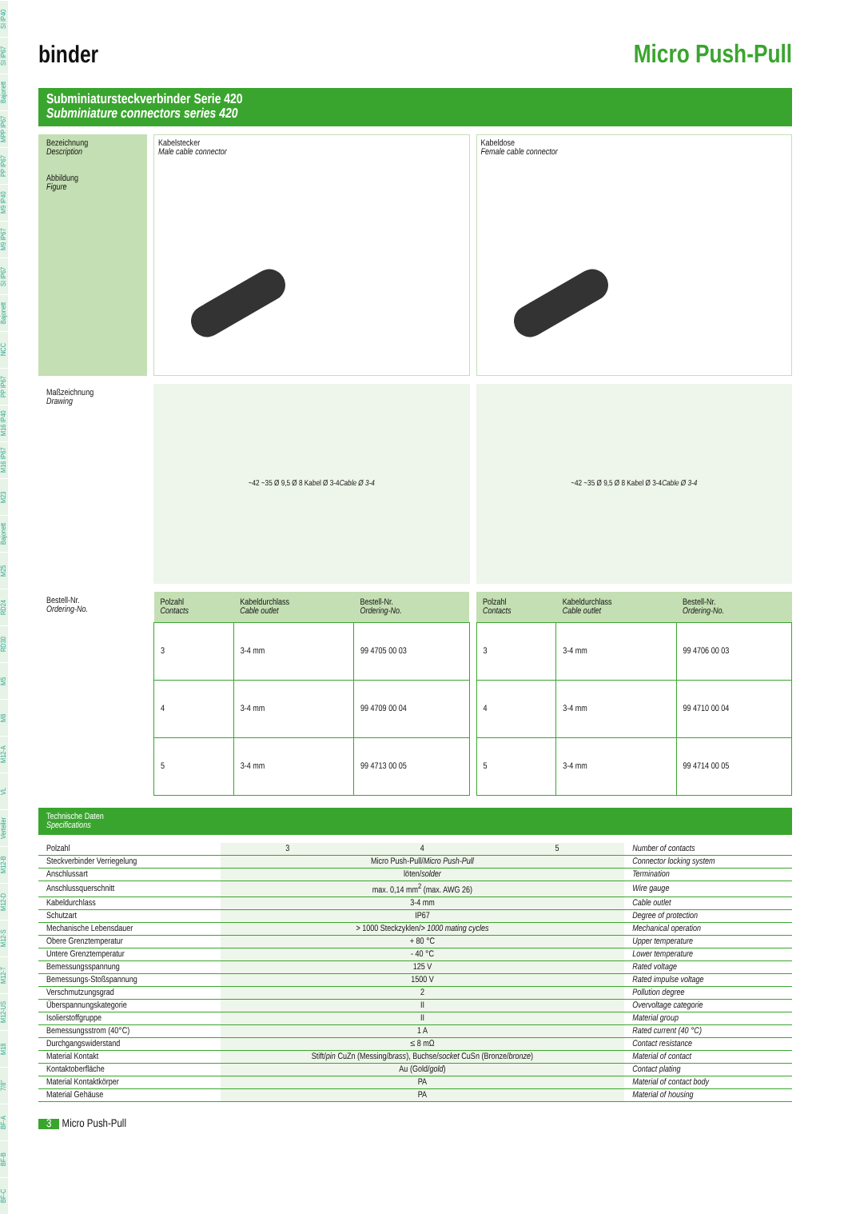SI IP40
SI IP67
Bajonett
MPP IP67
PP IP67
M9 IP40
M9 IP67
SI IP67
Bajonett
NCC
PP IP67
M16 IP40
M16 IP67
M23
Bajonett
M25
RD24
RD30
M5
M8
M12-A
VL
Verteiler
M12-B
M12-D
M12-S
M12-T
M12-US
M18
7/8''
BF-A
BF-B
BF-C
binder Micro Push-Pull
Subminiatursteckverbinder Serie 420
Subminiature connectors series 420
Bezeichnung
Description
Abbildung
Figure
Kabelstecker
Male cable connector
Kabeldose
Female cable connector
Maßzeichnung
Drawing
~42 ~35 Ø 9,5 Ø 8 Kabel Ø 3-4 Cable Ø 3-4
~42 ~35 Ø 9,5 Ø 8 Kabel Ø 3-4 Cable Ø 3-4
Bestell-Nr.
Ordering-No.
| Polzahl Contacts | Kabeldurchlass Cable outlet | Bestell-Nr. Ordering-No. |
| --- | --- | --- |
| 3 | 3-4 mm | 99 4705 00 03 |
| 4 | 3-4 mm | 99 4709 00 04 |
| 5 | 3-4 mm | 99 4713 00 05 |
| Polzahl Contacts | Kabeldurchlass Cable outlet | Bestell-Nr. Ordering-No. |
| --- | --- | --- |
| 3 | 3-4 mm | 99 4706 00 03 |
| 4 | 3-4 mm | 99 4710 00 04 |
| 5 | 3-4 mm | 99 4714 00 05 |
Technische Daten
Specifications
| Polzahl | 3 | 4 | 5 | Number of contacts |
| Steckverbinder Verriegelung | Micro Push-Pull/ Micro Push-Pull | | | Connector locking system |
| Anschlussart | löten/ solder | | | Termination |
| Anschlussquerschnitt | max. 0,14 mm<sup>2</sup> (max. AWG 26) | | | Wire gauge |
| Kabeldurchlass | 3-4 mm | | | Cable outlet |
| Schutzart | IP67 | | | Degree of protection |
| Mechanische Lebensdauer | > 1000 Steckzyklen/ > 1000 mating cycles | | | Mechanical operation |
| Obere Grenztemperatur | + 80 °C | | | Upper temperature |
| Untere Grenztemperatur | - 40 °C | | | Lower temperature |
| Bemessungsspannung | 125 V | | | Rated voltage |
| Bemessungs-Stoßspannung | 1500 V | | | Rated impulse voltage |
| Verschmutzungsgrad | 2 | | | Pollution degree |
| Überspannungskategorie | II | | | Overvoltage categorie |
| Isolierstoffgruppe | II | | | Material group |
| Bemessungsstrom (40°C) | 1 A | | | Rated current (40 °C) |
| Durchgangswiderstand | ≤ 8 mΩ | | | Contact resistance |
| Material Kontakt | Stift/ pin CuZn (Messing/ brass ), Buchse/ socket CuSn (Bronze/ bronze ) | | | Material of contact |
| Kontaktoberfläche | Au (Gold/ gold ) | | | Contact plating |
| Material Kontaktkörper | PA | | | Material of contact body |
| Material Gehäuse | PA | | | Material of housing |
3 Micro Push-Pull